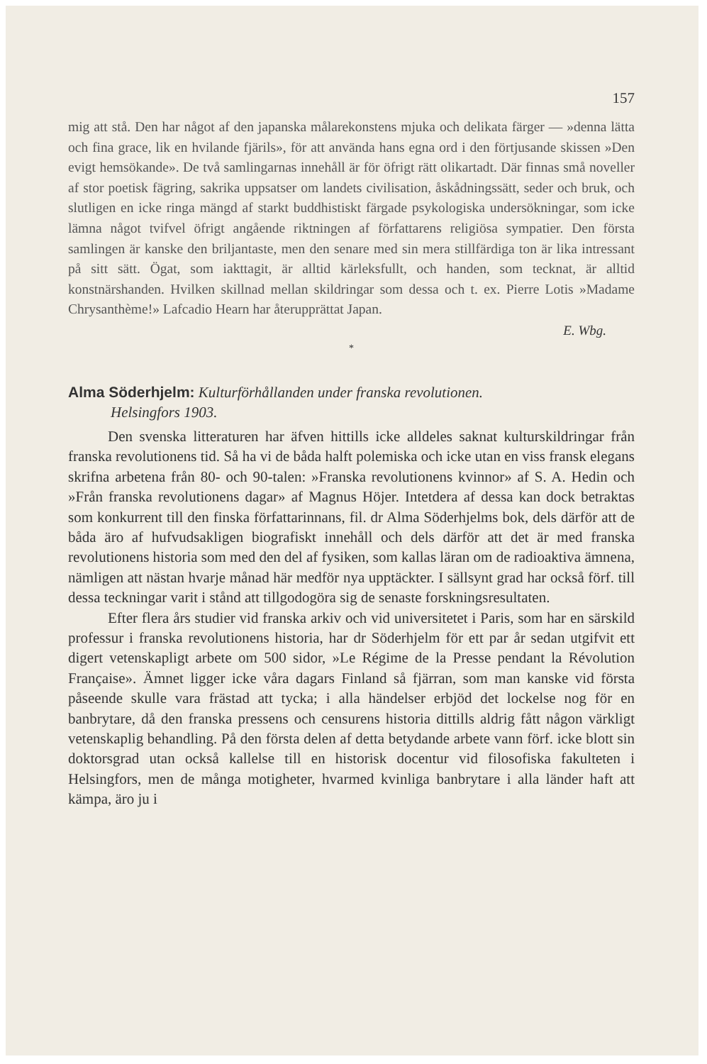157
mig att stå. Den har något af den japanska målarekonstens mjuka och delikata färger — »denna lätta och fina grace, lik en hvilande fjärils», för att använda hans egna ord i den förtjusande skissen »Den evigt hemsökande». De två samlingarnas innehåll är för öfrigt rätt olikartadt. Där finnas små noveller af stor poetisk fägring, sakrika uppsatser om landets civilisation, åskådningssätt, seder och bruk, och slutligen en icke ringa mängd af starkt buddhistiskt färgade psykologiska undersökningar, som icke lämna något tvifvel öfrigt angående riktningen af författarens religiösa sympatier. Den första samlingen är kanske den briljantaste, men den senare med sin mera stillfärdiga ton är lika intressant på sitt sätt. Ögat, som iakttagit, är alltid kärleksfullt, och handen, som tecknat, är alltid konstnärshanden. Hvilken skillnad mellan skildringar som dessa och t. ex. Pierre Lotis »Madame Chrysanthème!» Lafcadio Hearn har återupprättat Japan.
E. Wbg.
*
Alma Söderhjelm: Kulturförhållanden under franska revolutionen.
Helsingfors 1903.
Den svenska litteraturen har äfven hittills icke alldeles saknat kulturskildringar från franska revolutionens tid. Så ha vi de båda halft polemiska och icke utan en viss fransk elegans skrifna arbetena från 80- och 90-talen: »Franska revolutionens kvinnor» af S. A. Hedin och »Från franska revolutionens dagar» af Magnus Höjer. Intetdera af dessa kan dock betraktas som konkurrent till den finska författarinnans, fil. dr Alma Söderhjelms bok, dels därför att de båda äro af hufvudsakligen biografiskt innehåll och dels därför att det är med franska revolutionens historia som med den del af fysiken, som kallas läran om de radioaktiva ämnena, nämligen att nästan hvarje månad här medför nya upptäckter. I sällsynt grad har också förf. till dessa teckningar varit i stånd att tillgodogöra sig de senaste forskningsresultaten.
Efter flera års studier vid franska arkiv och vid universitetet i Paris, som har en särskild professur i franska revolutionens historia, har dr Söderhjelm för ett par år sedan utgifvit ett digert vetenskapligt arbete om 500 sidor, »Le Régime de la Presse pendant la Révolution Française». Ämnet ligger icke våra dagars Finland så fjärran, som man kanske vid första påseende skulle vara frästad att tycka; i alla händelser erbjöd det lockelse nog för en banbrytare, då den franska pressens och censurens historia dittills aldrig fått någon värkligt vetenskaplig behandling. På den första delen af detta betydande arbete vann förf. icke blott sin doktorsgrad utan också kallelse till en historisk docentur vid filosofiska fakulteten i Helsingfors, men de många motigheter, hvarmed kvinliga banbrytare i alla länder haft att kämpa, äro ju i